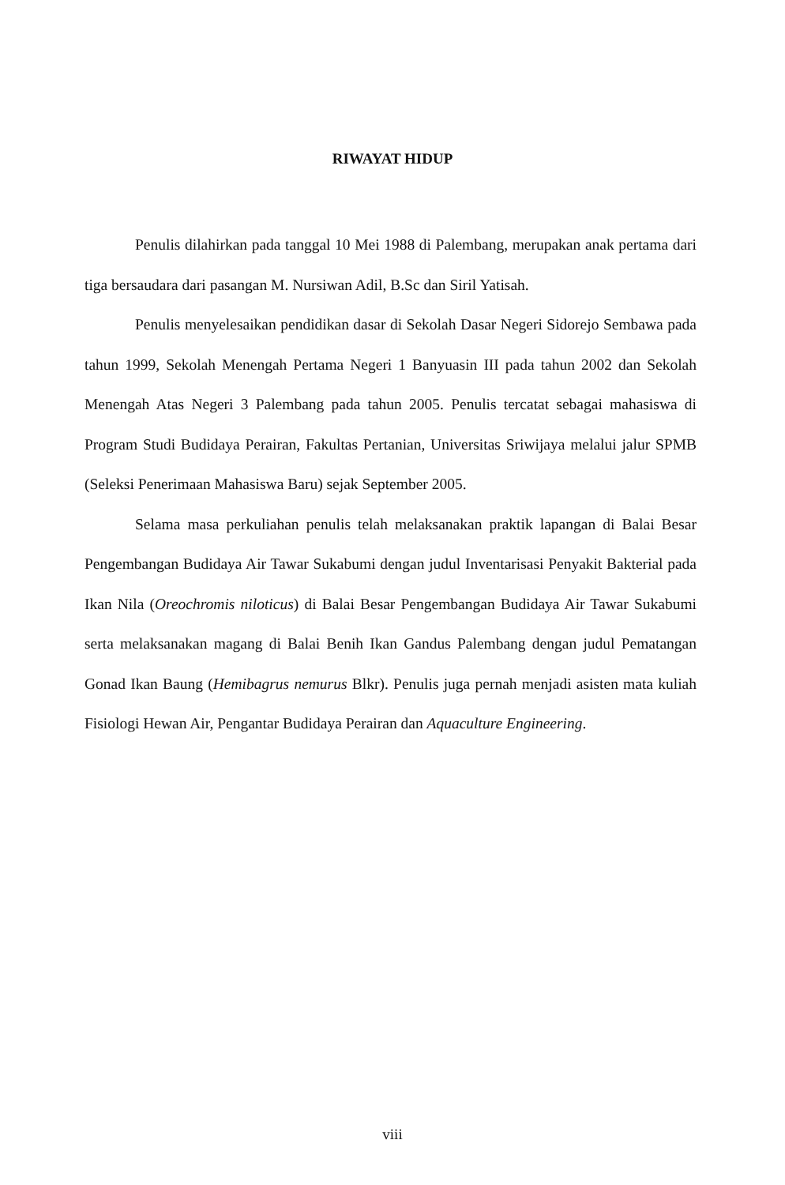RIWAYAT HIDUP
Penulis dilahirkan pada tanggal 10 Mei 1988 di Palembang, merupakan anak pertama dari tiga bersaudara dari pasangan M. Nursiwan Adil, B.Sc dan Siril Yatisah.
Penulis menyelesaikan pendidikan dasar di Sekolah Dasar Negeri Sidorejo Sembawa pada tahun 1999, Sekolah Menengah Pertama Negeri 1 Banyuasin III pada tahun 2002 dan Sekolah Menengah Atas Negeri 3 Palembang pada tahun 2005. Penulis tercatat sebagai mahasiswa di Program Studi Budidaya Perairan, Fakultas Pertanian, Universitas Sriwijaya melalui jalur SPMB (Seleksi Penerimaan Mahasiswa Baru) sejak September 2005.
Selama masa perkuliahan penulis telah melaksanakan praktik lapangan di Balai Besar Pengembangan Budidaya Air Tawar Sukabumi dengan judul Inventarisasi Penyakit Bakterial pada Ikan Nila (Oreochromis niloticus) di Balai Besar Pengembangan Budidaya Air Tawar Sukabumi serta melaksanakan magang di Balai Benih Ikan Gandus Palembang dengan judul Pematangan Gonad Ikan Baung (Hemibagrus nemurus Blkr). Penulis juga pernah menjadi asisten mata kuliah Fisiologi Hewan Air, Pengantar Budidaya Perairan dan Aquaculture Engineering.
viii